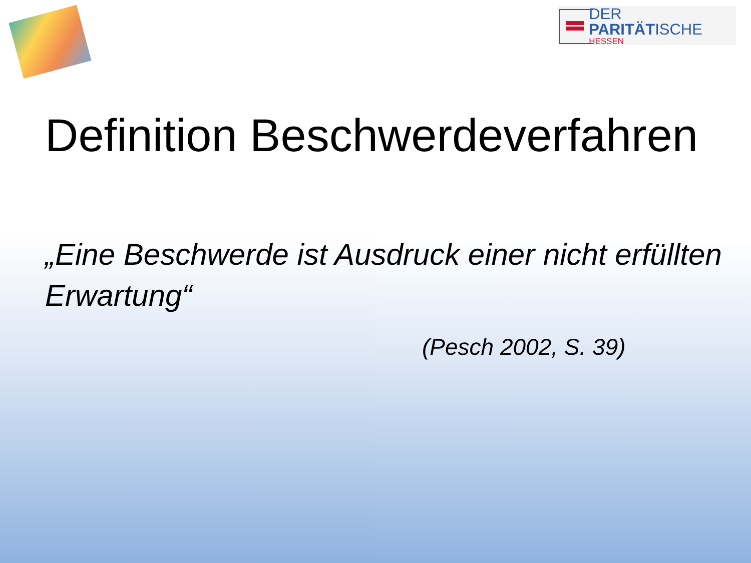DER PARITÄTISCHE
HESSEN
Definition Beschwerdeverfahren
„Eine Beschwerde ist Ausdruck einer nicht erfüllten Erwartung“
(Pesch 2002, S. 39)